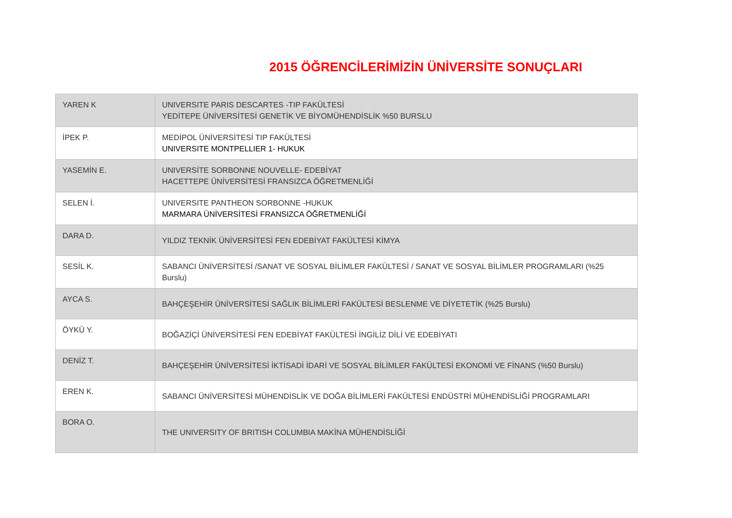2015 ÖĞRENCİLERİMİZİN ÜNİVERSİTE SONUÇLARI
| YAREN K | UNIVERSITE PARIS DESCARTES -TIP FAKÜLTESİ YEDİTEPE ÜNİVERSİTESİ GENETİK VE BİYOMÜHENDİSLİK %50 BURSLU |
| İPEK P. | MEDİPOL ÜNİVERSİTESİ TIP FAKÜLTESİ UNIVERSITE MONTPELLIER 1- HUKUK |
| YASEMİN E. | UNIVERSİTE SORBONNE NOUVELLE- EDEBİYAT HACETTEPE ÜNİVERSİTESİ FRANSIZCA ÖĞRETMENLİĞİ |
| SELEN İ. | UNIVERSITE PANTHEON SORBONNE -HUKUK MARMARA ÜNİVERSİTESİ FRANSIZCA ÖĞRETMENLİĞİ |
| DARA D. | YILDIZ TEKNİK ÜNİVERSİTESİ FEN EDEBİYAT FAKÜLTESİ KİMYA |
| SESİL K. | SABANCI ÜNİVERSİTESİ /SANAT VE SOSYAL BİLİMLER FAKÜLTESİ / SANAT VE SOSYAL BİLİMLER PROGRAMLARI (%25 Burslu) |
| AYCA S. | BAHÇEŞEHİR ÜNİVERSİTESİ SAĞLIK BİLİMLERİ FAKÜLTESİ BESLENME VE DİYETETİK (%25 Burslu) |
| ÖYKÜ Y. | BOĞAZİÇİ ÜNİVERSİTESİ FEN EDEBİYAT FAKÜLTESİ İNGİLİZ DİLİ VE EDEBİYATI |
| DENİZ T. | BAHÇEŞEHİR ÜNİVERSİTESİ İKTİSADİ İDARİ VE SOSYAL BİLİMLER FAKÜLTESİ EKONOMİ VE FİNANS (%50 Burslu) |
| EREN K. | SABANCI ÜNİVERSİTESİ MÜHENDİSLİK VE DOĞA BİLİMLERİ FAKÜLTESİ ENDÜSTRİ MÜHENDİSLİĞİ PROGRAMLARI |
| BORA O. | THE UNIVERSITY OF BRITISH COLUMBIA MAKİNA MÜHENDİSLİĞİ |